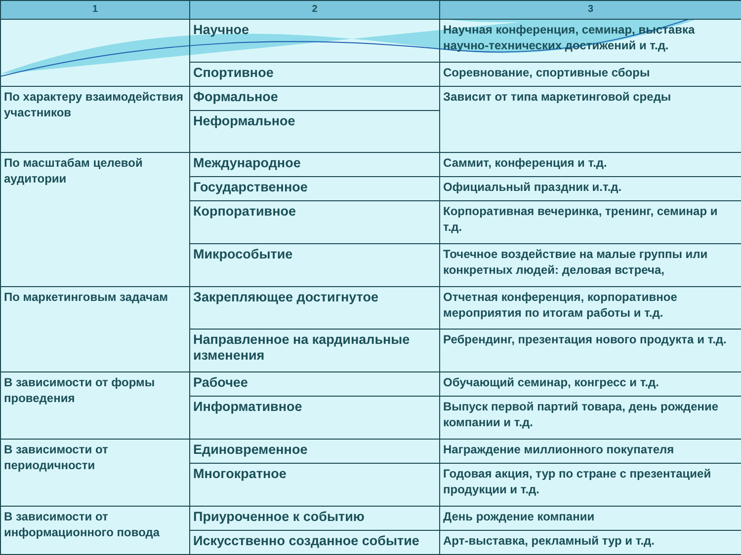| 1 | 2 | 3 |
| --- | --- | --- |
| | Научное | Научная конференция, семинар, выставка научно-технических достижений и т.д. |
| | Спортивное | Соревнование, спортивные сборы |
| По характеру взаимодействия участников | Формальное | Зависит от типа маркетинговой среды |
| | Неформальное | |
| По масштабам целевой аудитории | Международное | Саммит, конференция и т.д. |
| | Государственное | Официальный праздник и.т.д. |
| | Корпоративное | Корпоративная вечеринка, тренинг, семинар и т.д. |
| | Микрособытие | Точечное воздействие на малые группы или конкретных людей: деловая встреча, |
| По маркетинговым задачам | Закрепляющее достигнутое | Отчетная конференция, корпоративное мероприятия по итогам работы и т.д. |
| | Направленное на кардинальные изменения | Ребрендинг, презентация нового продукта и т.д. |
| В зависимости от формы проведения | Рабочее | Обучающий семинар, конгресс и т.д. |
| | Информативное | Выпуск первой партий товара, день рождение компании и т.д. |
| В зависимости от периодичности | Единовременное | Награждение миллионного покупателя |
| | Многократное | Годовая акция, тур по стране с презентацией продукции и т.д. |
| В зависимости от информационного повода | Приуроченное к событию | День рождение компании |
| | Искусственно созданное событие | Арт-выставка, рекламный тур и т.д. |